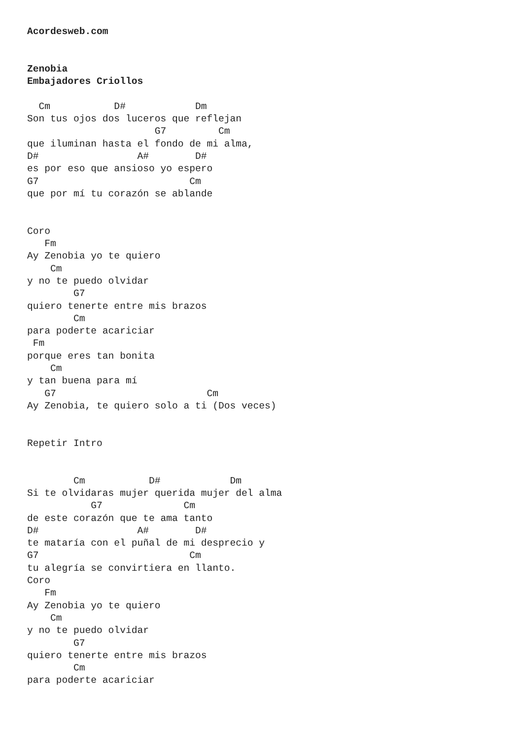Acordesweb.com


Zenobia
Embajadores Criollos

  Cm           D#            Dm
Son tus ojos dos luceros que reflejan
                      G7         Cm
que iluminan hasta el fondo de mi alma,
D#                 A#        D#
es por eso que ansioso yo espero
G7                          Cm
que por mí tu corazón se ablande


Coro
   Fm
Ay Zenobia yo te quiero
    Cm
y no te puedo olvidar
        G7
quiero tenerte entre mis brazos
        Cm
para poderte acariciar
 Fm
porque eres tan bonita
    Cm
y tan buena para mí
   G7                          Cm
Ay Zenobia, te quiero solo a ti (Dos veces)


Repetir Intro


        Cm           D#            Dm
Si te olvidaras mujer querida mujer del alma
           G7              Cm
de este corazón que te ama tanto
D#                 A#        D#
te mataría con el puñal de mi desprecio y
G7                          Cm
tu alegría se convirtiera en llanto.
Coro
   Fm
Ay Zenobia yo te quiero
    Cm
y no te puedo olvidar
        G7
quiero tenerte entre mis brazos
        Cm
para poderte acariciar